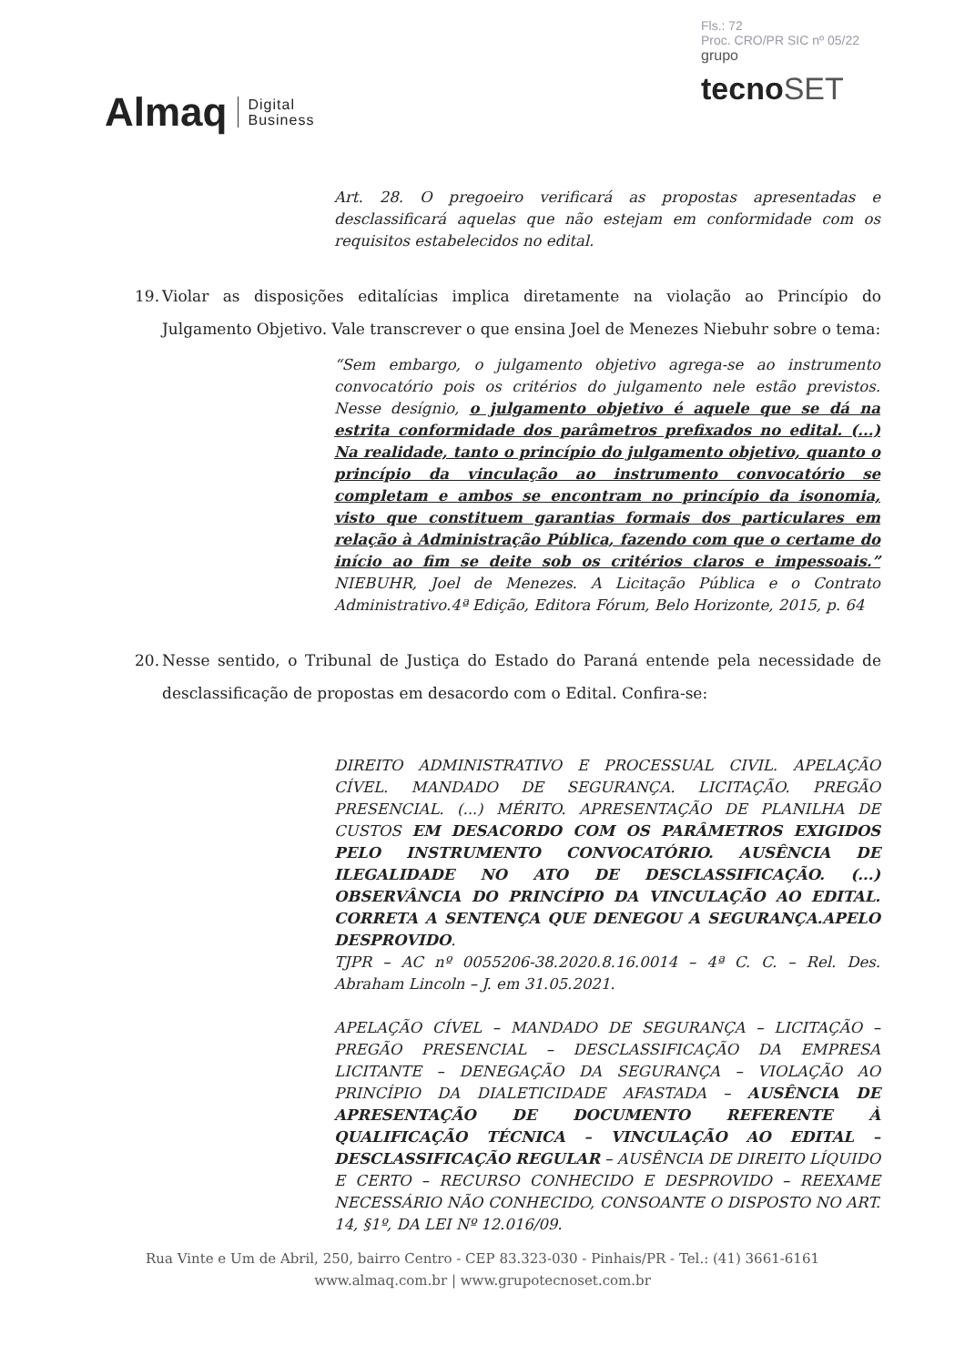Almaq
Digital
Business
Fls.: 72
Proc. CRO/PR SIC nº 05/22
grupo
tecnoSET
Art. 28. O pregoeiro verificará as propostas apresentadas e desclassificará aquelas que não estejam em conformidade com os requisitos estabelecidos no edital.
19. Violar as disposições editalícias implica diretamente na violação ao Princípio do Julgamento Objetivo. Vale transcrever o que ensina Joel de Menezes Niebuhr sobre o tema:
“Sem embargo, o julgamento objetivo agrega-se ao instrumento convocatório pois os critérios do julgamento nele estão previstos. Nesse desígnio, o julgamento objetivo é aquele que se dá na estrita conformidade dos parâmetros prefixados no edital. (...) Na realidade, tanto o princípio do julgamento objetivo, quanto o princípio da vinculação ao instrumento convocatório se completam e ambos se encontram no princípio da isonomia, visto que constituem garantias formais dos particulares em relação à Administração Pública, fazendo com que o certame do início ao fim se deite sob os critérios claros e impessoais.” NIEBUHR, Joel de Menezes. A Licitação Pública e o Contrato Administrativo.4ª Edição, Editora Fórum, Belo Horizonte, 2015, p. 64
20. Nesse sentido, o Tribunal de Justiça do Estado do Paraná entende pela necessidade de desclassificação de propostas em desacordo com o Edital. Confira-se:
DIREITO ADMINISTRATIVO E PROCESSUAL CIVIL. APELAÇÃO CÍVEL. MANDADO DE SEGURANÇA. LICITAÇÃO. PREGÃO PRESENCIAL. (...) MÉRITO. APRESENTAÇÃO DE PLANILHA DE CUSTOS EM DESACORDO COM OS PARÂMETROS EXIGIDOS PELO INSTRUMENTO CONVOCATÓRIO. AUSÊNCIA DE ILEGALIDADE NO ATO DE DESCLASSIFICAÇÃO. (...) OBSERVÂNCIA DO PRINCÍPIO DA VINCULAÇÃO AO EDITAL. CORRETA A SENTENÇA QUE DENEGOU A SEGURANÇA.APELO DESPROVIDO.
TJPR – AC nº 0055206-38.2020.8.16.0014 – 4ª C. C. – Rel. Des. Abraham Lincoln – J. em 31.05.2021.
APELAÇÃO CÍVEL – MANDADO DE SEGURANÇA – LICITAÇÃO – PREGÃO PRESENCIAL – DESCLASSIFICAÇÃO DA EMPRESA LICITANTE – DENEGAÇÃO DA SEGURANÇA – VIOLAÇÃO AO PRINCÍPIO DA DIALETICIDADE AFASTADA – AUSÊNCIA DE APRESENTAÇÃO DE DOCUMENTO REFERENTE À QUALIFICAÇÃO TÉCNICA – VINCULAÇÃO AO EDITAL – DESCLASSIFICAÇÃO REGULAR – AUSÊNCIA DE DIREITO LÍQUIDO E CERTO – RECURSO CONHECIDO E DESPROVIDO – REEXAME NECESSÁRIO NÃO CONHECIDO, CONSOANTE O DISPOSTO NO ART. 14, §1º, DA LEI Nº 12.016/09.
Rua Vinte e Um de Abril, 250, bairro Centro - CEP 83.323-030 - Pinhais/PR - Tel.: (41) 3661-6161
www.almaq.com.br | www.grupotecnoset.com.br